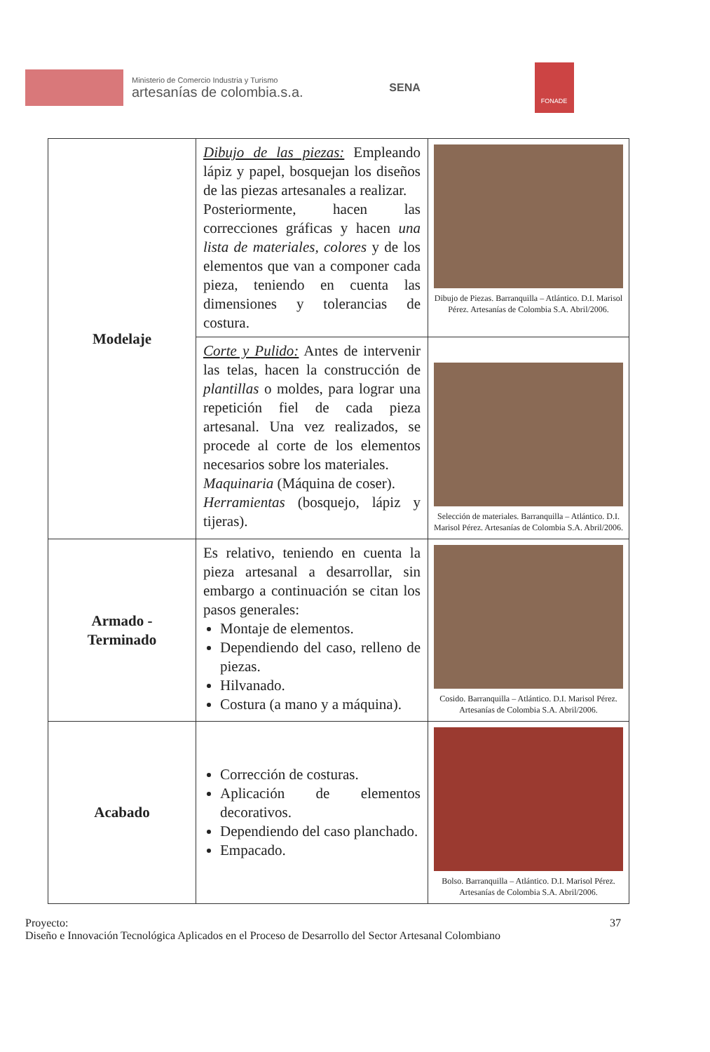Ministerio de Comercio Industria y Turismo
artesanías de colombia.s.a.
SENA
FONADE
| Modelaje | Dibujo de las piezas: Empleando lápiz y papel, bosquejan los diseños de las piezas artesanales a realizar. Posteriormente, hacen las correcciones gráficas y hacen una lista de materiales, colores y de los elementos que van a componer cada pieza, teniendo en cuenta las dimensiones y tolerancias de costura. | Dibujo de Piezas. Barranquilla – Atlántico. D.I. Marisol Pérez. Artesanías de Colombia S.A. Abril/2006. |
| | Corte y Pulido: Antes de intervenir las telas, hacen la construcción de plantillas o moldes, para lograr una repetición fiel de cada pieza artesanal. Una vez realizados, se procede al corte de los elementos necesarios sobre los materiales. Maquinaria (Máquina de coser). Herramientas (bosquejo, lápiz y tijeras). | Selección de materiales. Barranquilla – Atlántico. D.I. Marisol Pérez. Artesanías de Colombia S.A. Abril/2006. |
| Armado - Terminado | Es relativo, teniendo en cuenta la pieza artesanal a desarrollar, sin embargo a continuación se citan los pasos generales: Montaje de elementos. Dependiendo del caso, relleno de piezas. Hilvanado. Costura (a mano y a máquina). | Cosido. Barranquilla – Atlántico. D.I. Marisol Pérez. Artesanías de Colombia S.A. Abril/2006. |
| Acabado | Corrección de costuras. Aplicación de elementos decorativos. Dependiendo del caso planchado. Empacado. | Bolso. Barranquilla – Atlántico. D.I. Marisol Pérez. Artesanías de Colombia S.A. Abril/2006. |
37 Proyecto:
Diseño e Innovación Tecnológica Aplicados en el Proceso de Desarrollo del Sector Artesanal Colombiano